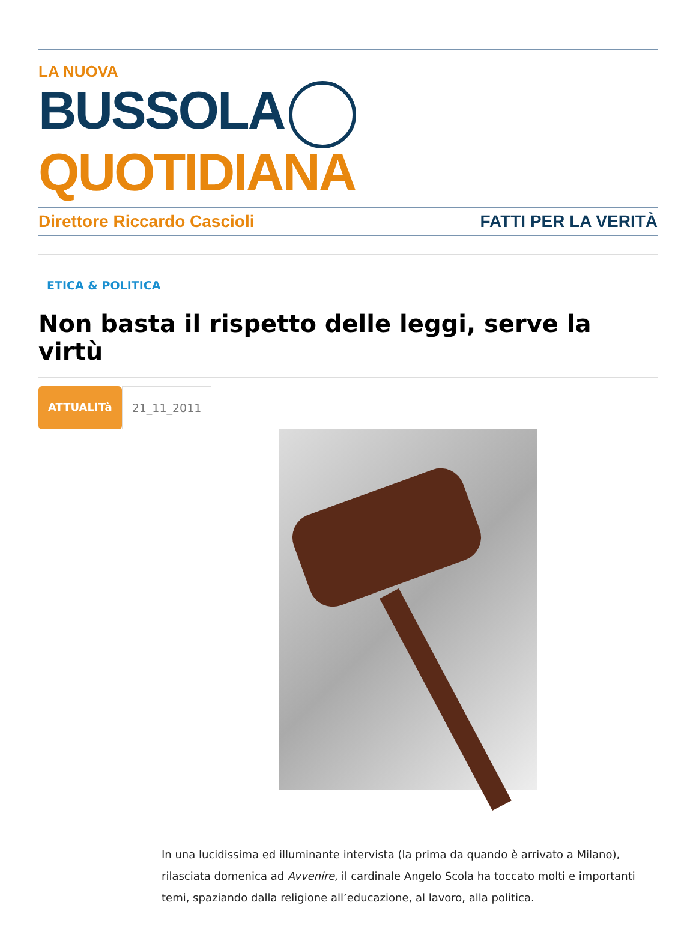LA NUOVA
BUSSOLA QUOTIDIANA
Direttore Riccardo Cascioli FATTI PER LA VERITÀ
ETICA & POLITICA
Non basta il rispetto delle leggi, serve la virtù
ATTUALITà 21_11_2011
In una lucidissima ed illuminante intervista (la prima da quando è arrivato a Milano), rilasciata domenica ad Avvenire, il cardinale Angelo Scola ha toccato molti e importanti temi, spaziando dalla religione all’educazione, al lavoro, alla politica.